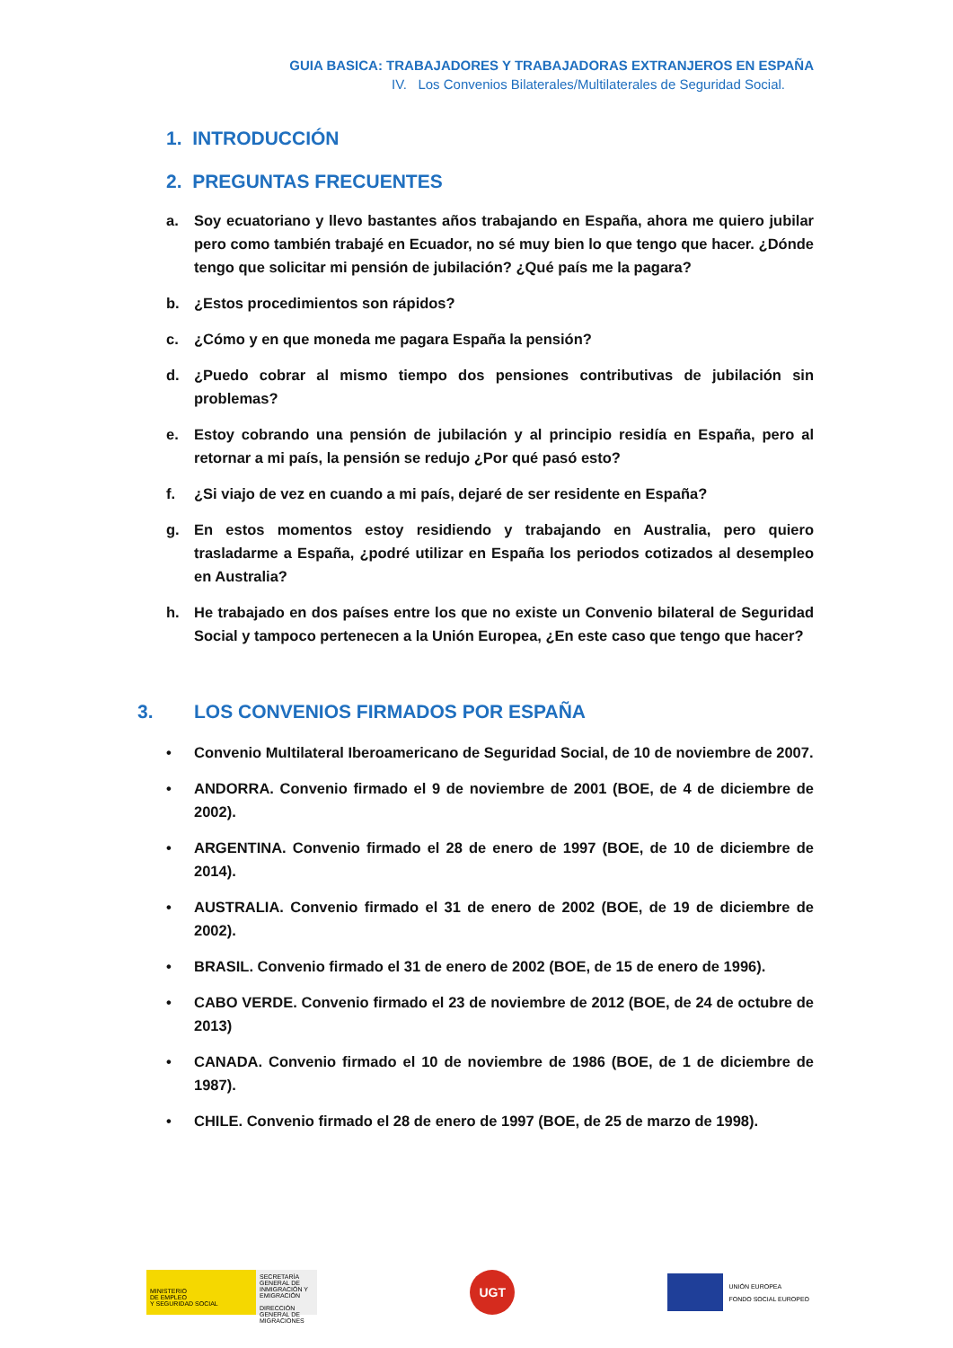GUIA BASICA: TRABAJADORES Y TRABAJADORAS EXTRANJEROS EN ESPAÑA
IV. Los Convenios Bilaterales/Multilaterales de Seguridad Social.
1. INTRODUCCIÓN
2. PREGUNTAS FRECUENTES
a. Soy ecuatoriano y llevo bastantes años trabajando en España, ahora me quiero jubilar pero como también trabajé en Ecuador, no sé muy bien lo que tengo que hacer. ¿Dónde tengo que solicitar mi pensión de jubilación? ¿Qué país me la pagara?
b. ¿Estos procedimientos son rápidos?
c. ¿Cómo y en que moneda me pagara España la pensión?
d. ¿Puedo cobrar al mismo tiempo dos pensiones contributivas de jubilación sin problemas?
e. Estoy cobrando una pensión de jubilación y al principio residía en España, pero al retornar a mi país, la pensión se redujo ¿Por qué pasó esto?
f. ¿Si viajo de vez en cuando a mi país, dejaré de ser residente en España?
g. En estos momentos estoy residiendo y trabajando en Australia, pero quiero trasladarme a España, ¿podré utilizar en España los periodos cotizados al desempleo en Australia?
h. He trabajado en dos países entre los que no existe un Convenio bilateral de Seguridad Social y tampoco pertenecen a la Unión Europea, ¿En este caso que tengo que hacer?
3. LOS CONVENIOS FIRMADOS POR ESPAÑA
• Convenio Multilateral Iberoamericano de Seguridad Social, de 10 de noviembre de 2007.
• ANDORRA. Convenio firmado el 9 de noviembre de 2001 (BOE, de 4 de diciembre de 2002).
• ARGENTINA. Convenio firmado el 28 de enero de 1997 (BOE, de 10 de diciembre de 2014).
• AUSTRALIA. Convenio firmado el 31 de enero de 2002 (BOE, de 19 de diciembre de 2002).
• BRASIL. Convenio firmado el 31 de enero de 2002 (BOE, de 15 de enero de 1996).
• CABO VERDE. Convenio firmado el 23 de noviembre de 2012 (BOE, de 24 de octubre de 2013)
• CANADA. Convenio firmado el 10 de noviembre de 1986 (BOE, de 1 de diciembre de 1987).
• CHILE. Convenio firmado el 28 de enero de 1997 (BOE, de 25 de marzo de 1998).
MINISTERIO
DE EMPLEO
Y SEGURIDAD SOCIAL
SECRETARÍA GENERAL DE INMIGRACIÓN Y EMIGRACIÓN
DIRECCIÓN GENERAL DE MIGRACIONES
UGT
UNIÓN EUROPEA
FONDO SOCIAL EUROPEO